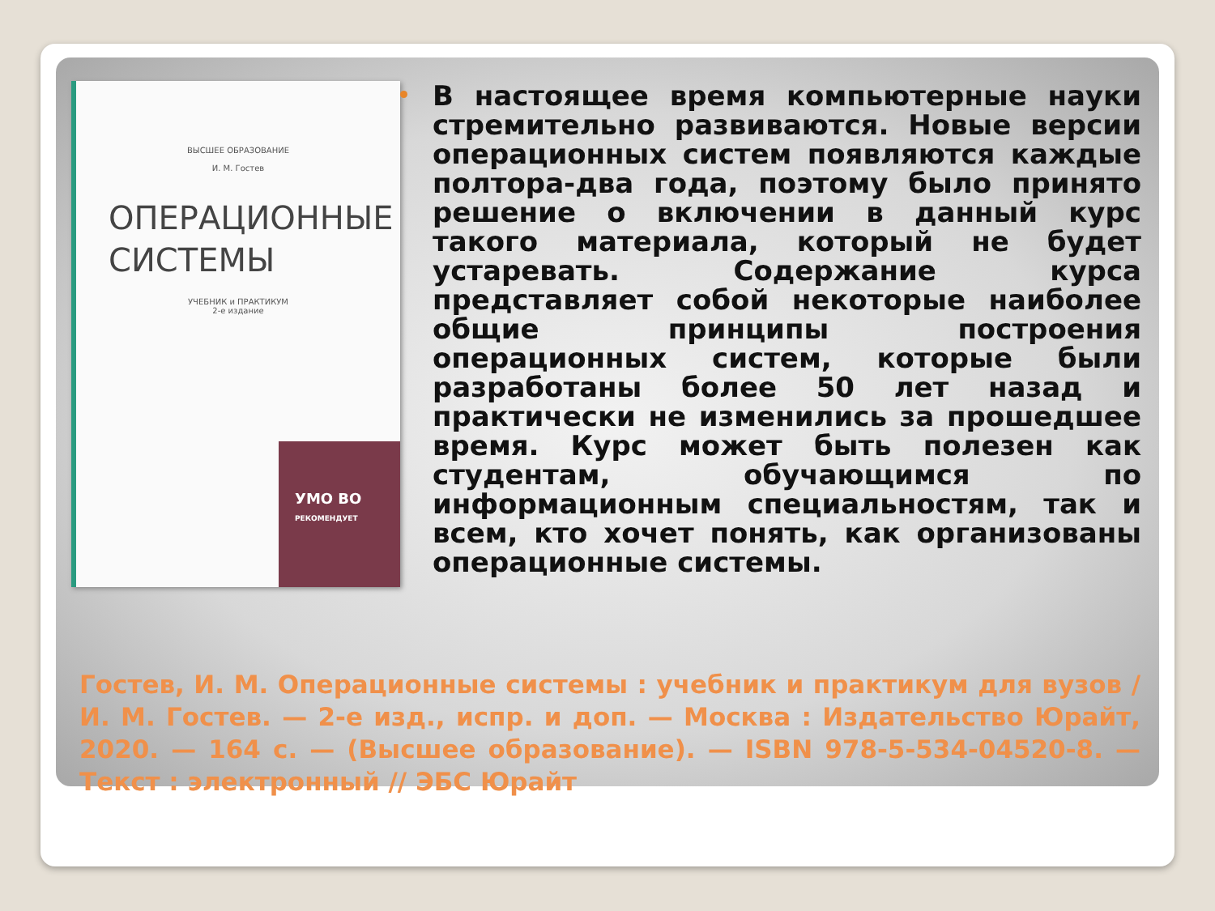ВЫСШЕЕ ОБРАЗОВАНИЕ
И. М. Гостев
ОПЕРАЦИОННЫЕ СИСТЕМЫ
УЧЕБНИК и ПРАКТИКУМ
2-е издание
УМО ВО
РЕКОМЕНДУЕТ
В настоящее время компьютерные науки стремительно развиваются. Новые версии операционных систем появляются каждые полтора-два года, поэтому было принято решение о включении в данный курс такого материала, который не будет устаревать. Содержание курса представляет собой некоторые наиболее общие принципы построения операционных систем, которые были разработаны более 50 лет назад и практически не изменились за прошедшее время. Курс может быть полезен как студентам, обучающимся по информационным специальностям, так и всем, кто хочет понять, как организованы операционные системы.
Гостев, И. М. Операционные системы : учебник и практикум для вузов / И. М. Гостев. — 2-е изд., испр. и доп. — Москва : Издательство Юрайт, 2020. — 164 с. — (Высшее образование). — ISBN 978-5-534-04520-8. — Текст : электронный // ЭБС Юрайт